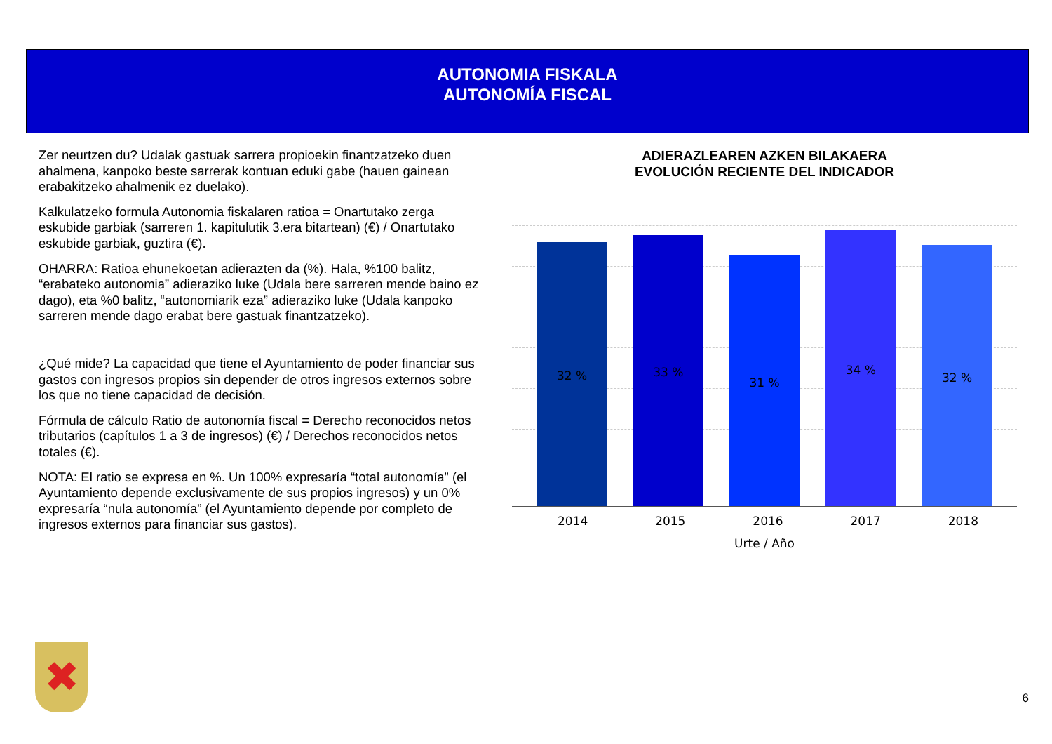AUTONOMIA FISKALA
AUTONOMÍA FISCAL
Zer neurtzen du? Udalak gastuak sarrera propioekin finantzatzeko duen ahalmena, kanpoko beste sarrerak kontuan eduki gabe (hauen gainean erabakitzeko ahalmenik ez duelako).
Kalkulatzeko formula Autonomia fiskalaren ratioa = Onartutako zerga eskubide garbiak (sarreren 1. kapitulutik 3.era bitartean) (€) / Onartutako eskubide garbiak, guztira (€).
OHARRA: Ratioa ehunekoetan adierazten da (%). Hala, %100 balitz, “erabateko autonomia” adieraziko luke (Udala bere sarreren mende baino ez dago), eta %0 balitz, “autonomiarik eza” adieraziko luke (Udala kanpoko sarreren mende dago erabat bere gastuak finantzatzeko).
¿Qué mide? La capacidad que tiene el Ayuntamiento de poder financiar sus gastos con ingresos propios sin depender de otros ingresos externos sobre los que no tiene capacidad de decisión.
Fórmula de cálculo Ratio de autonomía fiscal = Derecho reconocidos netos tributarios (capítulos 1 a 3 de ingresos) (€) / Derechos reconocidos netos totales (€).
NOTA: El ratio se expresa en %. Un 100% expresaría “total autonomía” (el Ayuntamiento depende exclusivamente de sus propios ingresos) y un 0% expresaría “nula autonomía” (el Ayuntamiento depende por completo de ingresos externos para financiar sus gastos).
ADIERAZLEAREN AZKEN BILAKAERA
EVOLUCIÓN RECIENTE DEL INDICADOR
32 %
33 %
31 %
34 %
32 %
2014 2015 2016 2017 2018
Urte / Año
✖
6